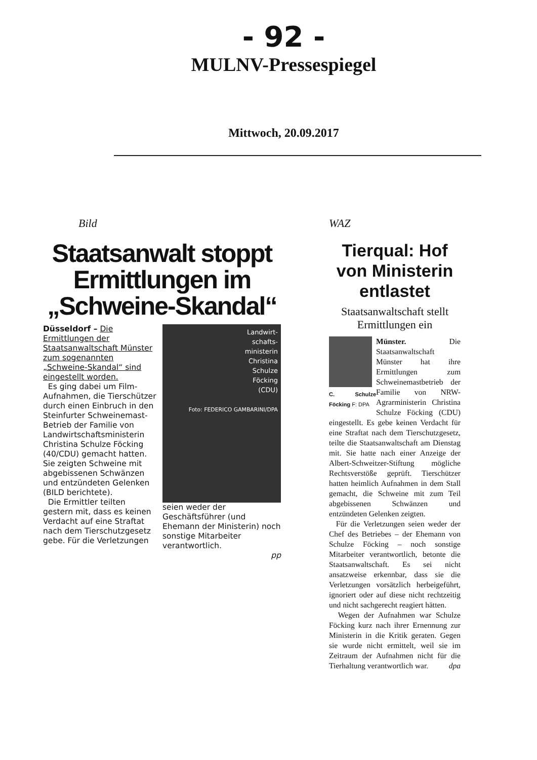- 92 -
MULNV-Pressespiegel
Mittwoch, 20.09.2017
Bild
Staatsanwalt stoppt Ermittlungen im „Schweine-Skandal“
Düsseldorf – Die Ermittlungen der Staatsanwaltschaft Münster zum sogenannten „Schweine-Skandal“ sind eingestellt worden.
Es ging dabei um Film-Aufnahmen, die Tierschützer durch einen Einbruch in den Steinfurter Schweinemast-Betrieb der Familie von Landwirtschaftsministerin Christina Schulze Föcking (40/CDU) gemacht hatten. Sie zeigten Schweine mit abgebissenen Schwänzen und entzündeten Gelenken (BILD berichtete).
Die Ermittler teilten gestern mit, dass es keinen Verdacht auf eine Straftat nach dem Tierschutzgesetz gebe. Für die Verletzungen
Landwirt-
schafts-
ministerin
Christina
Schulze
Föcking
(CDU)
Foto: FEDERICO GAMBARINI/DPA
seien weder der Geschäftsführer (und Ehemann der Ministerin) noch sonstige Mitarbeiter verantwortlich.
pp
WAZ
Tierqual: Hof von Ministerin entlastet
Staatsanwaltschaft stellt Ermittlungen ein
C. Schulze Föcking F: DPA
Münster. Die Staatsanwaltschaft Münster hat ihre Ermittlungen zum Schweinemastbetrieb der Familie von NRW-Agrarministerin Christina Schulze Föcking (CDU) eingestellt. Es gebe keinen Verdacht für eine Straftat nach dem Tierschutzgesetz, teilte die Staatsanwaltschaft am Dienstag mit. Sie hatte nach einer Anzeige der Albert-Schweitzer-Stiftung mögliche Rechtsverstöße geprüft. Tierschützer hatten heimlich Aufnahmen in dem Stall gemacht, die Schweine mit zum Teil abgebissenen Schwänzen und entzündeten Gelenken zeigten.
Für die Verletzungen seien weder der Chef des Betriebes – der Ehemann von Schulze Föcking – noch sonstige Mitarbeiter verantwortlich, betonte die Staatsanwaltschaft. Es sei nicht ansatzweise erkennbar, dass sie die Verletzungen vorsätzlich herbeigeführt, ignoriert oder auf diese nicht rechtzeitig und nicht sachgerecht reagiert hätten.
Wegen der Aufnahmen war Schulze Föcking kurz nach ihrer Ernennung zur Ministerin in die Kritik geraten. Gegen sie wurde nicht ermittelt, weil sie im Zeitraum der Aufnahmen nicht für die Tierhaltung verantwortlich war. dpa